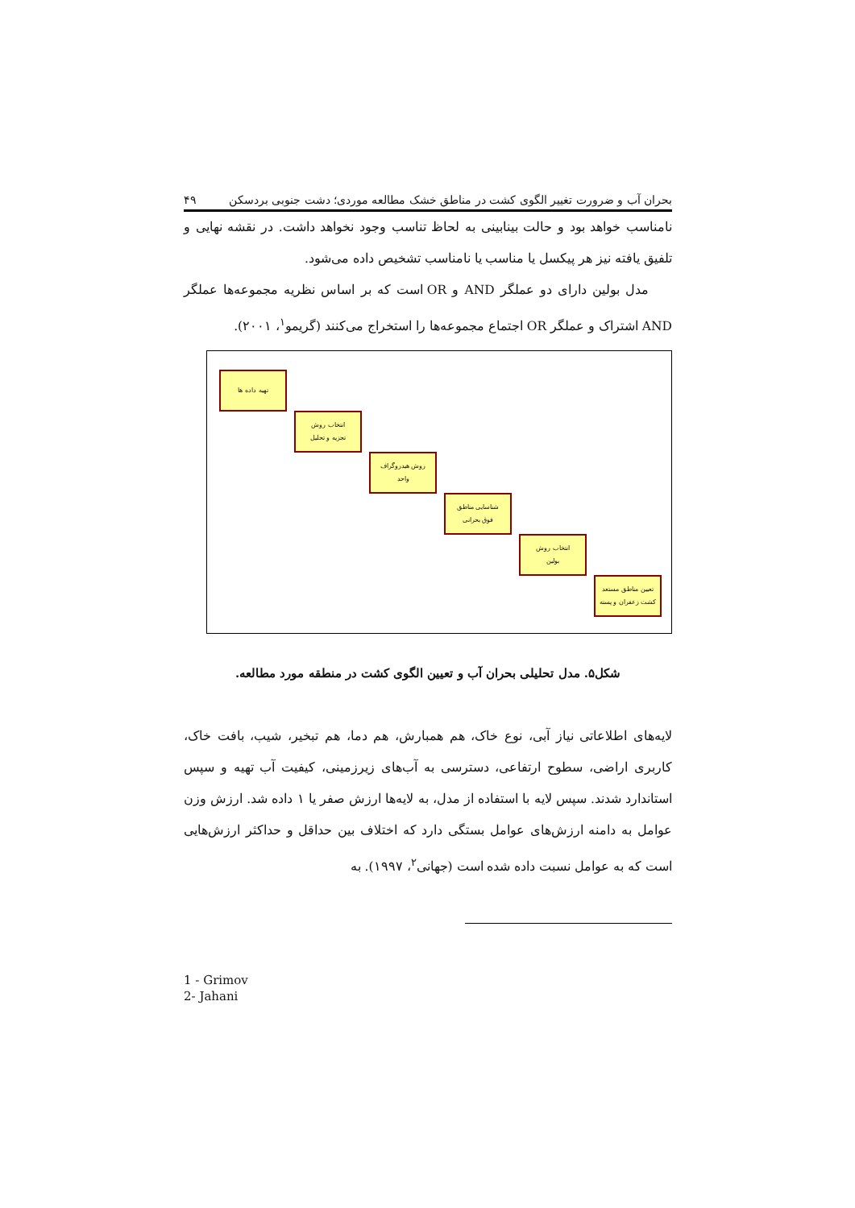بحران آب و ضرورت تغییر الگوی کشت در مناطق خشک مطالعه موردی؛ دشت جنوبی بردسکن ۴۹
نامناسب خواهد بود و حالت بینابینی به لحاظ تناسب وجود نخواهد داشت. در نقشه نهایی و تلفیق یافته نیز هر پیکسل یا مناسب یا نامناسب تشخیص داده می‌شود.
مدل بولین دارای دو عملگر AND و OR است که بر اساس نظریه مجموعه‌ها عملگر AND اشتراک و عملگر OR اجتماع مجموعه‌ها را استخراج می‌کنند (گریمو<sup>۱</sup>، ۲۰۰۱).
تهیه داده ها
انتخاب روش
تجزیه و تحلیل
روش هیدروگراف
واحد
شناسایی مناطق
فوق بحرانی
انتخاب روش
بولین
تعیین مناطق مستعد
کشت زعفران و پسته
شکل۵. مدل تحلیلی بحران آب و تعیین الگوی کشت در منطقه مورد مطالعه.
لایه‌های اطلاعاتی نیاز آبی، نوع خاک، هم همبارش، هم دما، هم تبخیر، شیب، بافت خاک، کاربری اراضی، سطوح ارتفاعی، دسترسی به آب‌های زیرزمینی، کیفیت آب تهیه و سپس استاندارد شدند. سپس لایه با استفاده از مدل، به لایه‌ها ارزش صفر یا ۱ داده شد. ارزش وزن عوامل به دامنه ارزش‌های عوامل بستگی دارد که اختلاف بین حداقل و حداکثر ارزش‌هایی است که به عوامل نسبت داده شده است (جهانی<sup>۲</sup>، ۱۹۹۷). به
1 - Grimov
2- Jahani